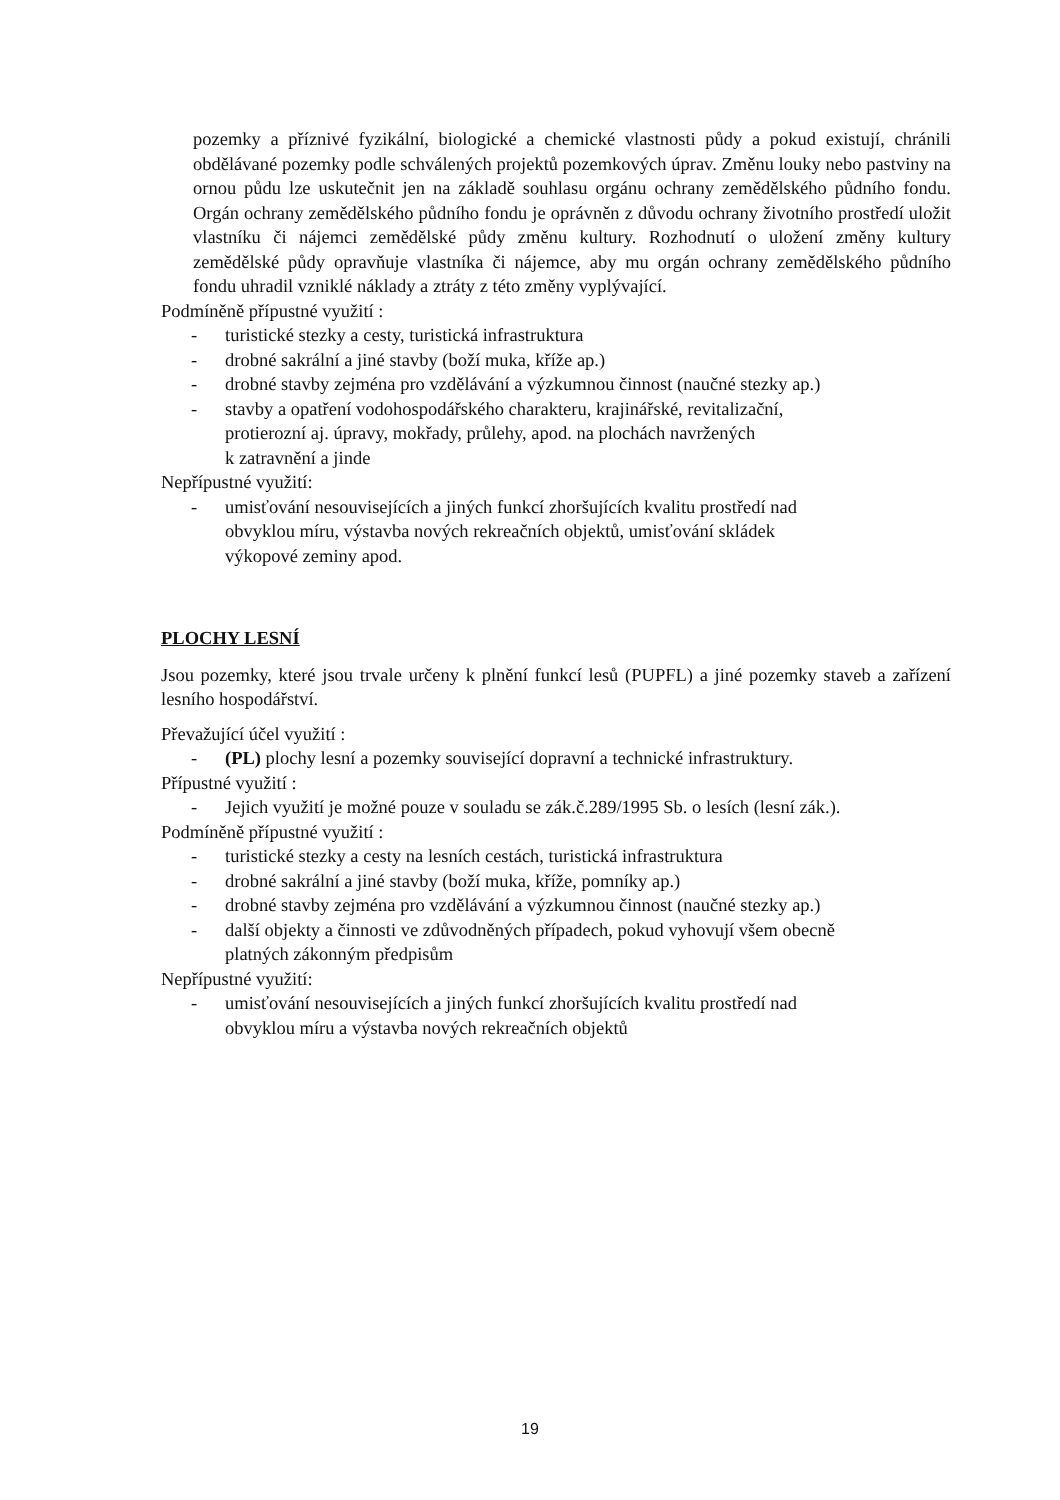pozemky a příznivé fyzikální, biologické a chemické vlastnosti půdy a pokud existují, chránili obdělávané pozemky podle schválených projektů pozemkových úprav. Změnu louky nebo pastviny na ornou půdu lze uskutečnit jen na základě souhlasu orgánu ochrany zemědělského půdního fondu. Orgán ochrany zemědělského půdního fondu je oprávněn z důvodu ochrany životního prostředí uložit vlastníku či nájemci zemědělské půdy změnu kultury. Rozhodnutí o uložení změny kultury zemědělské půdy opravňuje vlastníka či nájemce, aby mu orgán ochrany zemědělského půdního fondu uhradil vzniklé náklady a ztráty z této změny vyplývající.
Podmíněně přípustné využití :
- turistické stezky a cesty, turistická infrastruktura
- drobné sakrální a jiné stavby (boží muka, kříže ap.)
- drobné stavby zejména pro vzdělávání a výzkumnou činnost (naučné stezky ap.)
- stavby a opatření vodohospodářského charakteru, krajinářské, revitalizační,
protierozní aj. úpravy, mokřady, průlehy, apod. na plochách navržených
k zatravnění a jinde
Nepřípustné využití:
- umisťování nesouvisejících a jiných funkcí zhoršujících kvalitu prostředí nad
obvyklou míru, výstavba nových rekreačních objektů, umisťování skládek
výkopové zeminy apod.
PLOCHY LESNÍ
Jsou pozemky, které jsou trvale určeny k plnění funkcí lesů (PUPFL) a jiné pozemky staveb a zařízení lesního hospodářství.
Převažující účel využití :
- (PL) plochy lesní a pozemky související dopravní a technické infrastruktury.
Přípustné využití :
- Jejich využití je možné pouze v souladu se zák.č.289/1995 Sb. o lesích (lesní zák.).
Podmíněně přípustné využití :
- turistické stezky a cesty na lesních cestách, turistická infrastruktura
- drobné sakrální a jiné stavby (boží muka, kříže, pomníky ap.)
- drobné stavby zejména pro vzdělávání a výzkumnou činnost (naučné stezky ap.)
- další objekty a činnosti ve zdůvodněných případech, pokud vyhovují všem obecně
platných zákonným předpisům
Nepřípustné využití:
- umisťování nesouvisejících a jiných funkcí zhoršujících kvalitu prostředí nad
obvyklou míru a výstavba nových rekreačních objektů
19